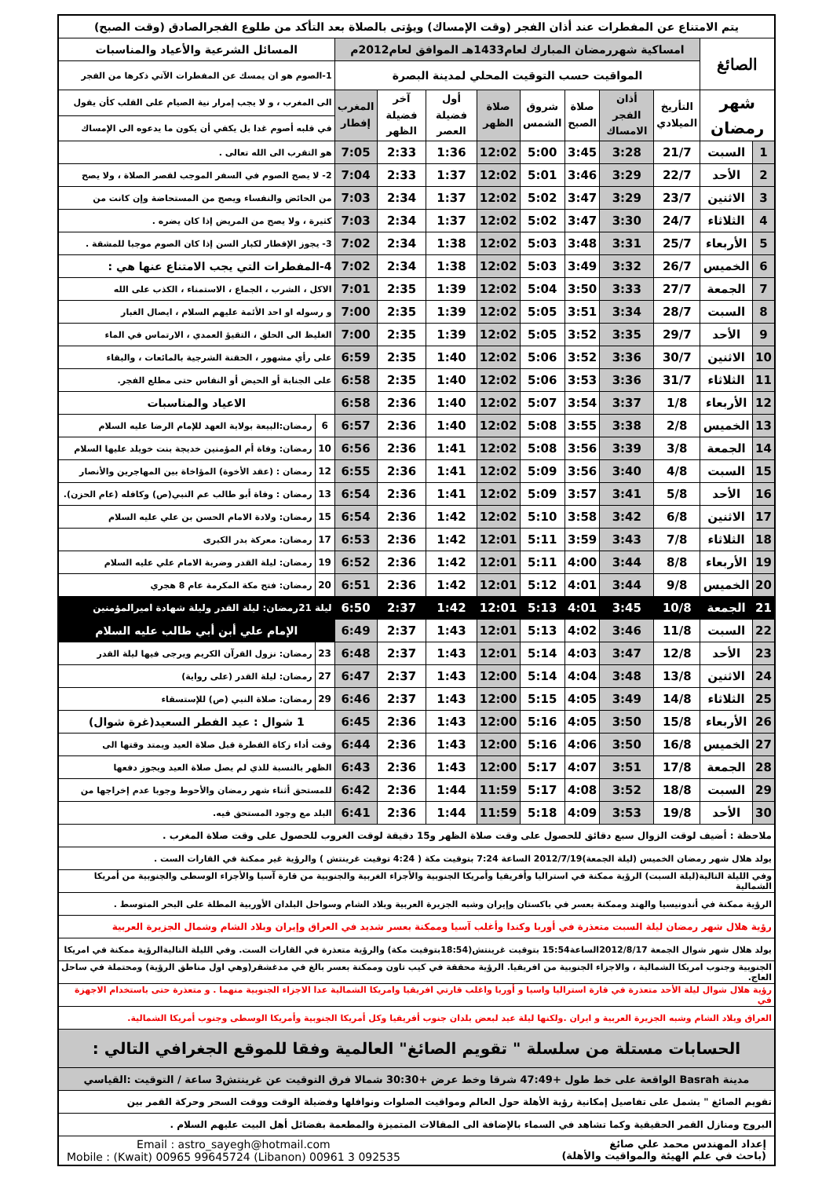| يتم الامتناع عن المفطرات عند أذان الفجر (وقت الإمساك) ويؤتى بالصلاة بعد التأكد من طلوع الفجرالصادق (وقت الصبح) | | | | | | | | | | | |
| الصائغ | | امساكية شهررمضان المبارك لعام1433هـ الموافق لعام2012م | | | | | | | | المسائل الشرعية والأعياد والمناسبات | |
| | | المواقيت حسب التوقيت المحلي لمدينة البصرة | | | | | | | | 1-الصوم هو ان يمسك عن المفطرات الآتي ذكرها من الفجر | |
| شهر رمضان | | التأريخ الميلادي | أذان الفجر الامساك | صلاة الصبح | شروق الشمس | صلاة الظهر | أول فضيلة العصر | آخر فضيلة الظهر | المغرب إفطار | الى المغرب ، و لا يجب إمرار نية الصيام على القلب كأن يقول | |
| | | | | | | | | | | في قلبه أصوم غدا بل يكفي أن يكون ما يدعوه الى الإمساك | |
| 1 | السبت | 21/7 | 3:28 | 3:45 | 5:00 | 12:02 | 1:36 | 2:33 | 7:05 | هو التقرب الى الله تعالى . | |
| 2 | الأحد | 22/7 | 3:29 | 3:46 | 5:01 | 12:02 | 1:37 | 2:33 | 7:04 | 2- لا يصح الصوم في السفر الموجب لقصر الصلاة ، ولا يصح | |
| 3 | الاثنين | 23/7 | 3:29 | 3:47 | 5:02 | 12:02 | 1:37 | 2:34 | 7:03 | من الحائض والنفساء ويصح من المستحاضة وإن كانت من | |
| 4 | الثلاثاء | 24/7 | 3:30 | 3:47 | 5:02 | 12:02 | 1:37 | 2:34 | 7:03 | كثيرة ، ولا يصح من المريض إذا كان يضره . | |
| 5 | الأربعاء | 25/7 | 3:31 | 3:48 | 5:03 | 12:02 | 1:38 | 2:34 | 7:02 | 3- يجوز الإفطار لكبار السن إذا كان الصوم موجبا للمشقة . | |
| 6 | الخميس | 26/7 | 3:32 | 3:49 | 5:03 | 12:02 | 1:38 | 2:34 | 7:02 | 4-المفطرات التي يجب الامتناع عنها هي : | |
| 7 | الجمعة | 27/7 | 3:33 | 3:50 | 5:04 | 12:02 | 1:39 | 2:35 | 7:01 | الاكل ، الشرب ، الجماع ، الاستمناء ، الكذب على الله | |
| 8 | السبت | 28/7 | 3:34 | 3:51 | 5:05 | 12:02 | 1:39 | 2:35 | 7:00 | و رسوله او احد الأئمة عليهم السلام ، ايصال الغبار | |
| 9 | الأحد | 29/7 | 3:35 | 3:52 | 5:05 | 12:02 | 1:39 | 2:35 | 7:00 | الغليظ الى الحلق ، التقيؤ العمدي ، الارتماس في الماء | |
| 10 | الاثنين | 30/7 | 3:36 | 3:52 | 5:06 | 12:02 | 1:40 | 2:35 | 6:59 | على رأي مشهور ، الحقنة الشرجية بالمائعات ، والبقاء | |
| 11 | الثلاثاء | 31/7 | 3:36 | 3:53 | 5:06 | 12:02 | 1:40 | 2:35 | 6:58 | على الجنابة أو الحيض أو النفاس حتى مطلع الفجر. | |
| 12 | الأربعاء | 1/8 | 3:37 | 3:54 | 5:07 | 12:02 | 1:40 | 2:36 | 6:58 | الاعياد والمناسبات | |
| 13 | الخميس | 2/8 | 3:38 | 3:55 | 5:08 | 12:02 | 1:40 | 2:36 | 6:57 | 6 | رمضان:البيعة بولاية العهد للإمام الرضا عليه السلام |
| 14 | الجمعة | 3/8 | 3:39 | 3:56 | 5:08 | 12:02 | 1:41 | 2:36 | 6:56 | 10 | رمضان: وفاة أم المؤمنين خديجة بنت خويلد عليها السلام |
| 15 | السبت | 4/8 | 3:40 | 3:56 | 5:09 | 12:02 | 1:41 | 2:36 | 6:55 | 12 | رمضان : (عقد الأخوة) المؤاخاة بين المهاجرين والأنصار |
| 16 | الأحد | 5/8 | 3:41 | 3:57 | 5:09 | 12:02 | 1:41 | 2:36 | 6:54 | 13 | رمضان : وفاة أبو طالب عم النبي(ص) وكافله (عام الحزن). |
| 17 | الاثنين | 6/8 | 3:42 | 3:58 | 5:10 | 12:02 | 1:42 | 2:36 | 6:54 | 15 | رمضان: ولادة الامام الحسن بن علي عليه السلام |
| 18 | الثلاثاء | 7/8 | 3:43 | 3:59 | 5:11 | 12:01 | 1:42 | 2:36 | 6:53 | 17 | رمضان: معركة بدر الكبرى |
| 19 | الأربعاء | 8/8 | 3:44 | 4:00 | 5:11 | 12:01 | 1:42 | 2:36 | 6:52 | 19 | رمضان: ليلة القدر وضربة الامام علي عليه السلام |
| 20 | الخميس | 9/8 | 3:44 | 4:01 | 5:12 | 12:01 | 1:42 | 2:36 | 6:51 | 20 | رمضان: فتح مكة المكرمة عام 8 هجري |
| 21 | الجمعة | 10/8 | 3:45 | 4:01 | 5:13 | 12:01 | 1:42 | 2:37 | 6:50 | ليلة 21رمضان: ليلة القدر وليلة شهادة اميرالمؤمنين | |
| 22 | السبت | 11/8 | 3:46 | 4:02 | 5:13 | 12:01 | 1:43 | 2:37 | 6:49 | الإمام علي أبن أبي طالب عليه السلام | |
| 23 | الأحد | 12/8 | 3:47 | 4:03 | 5:14 | 12:01 | 1:43 | 2:37 | 6:48 | 23 | رمضان: نزول القرآن الكريم ويرجى فيها ليلة القدر |
| 24 | الاثنين | 13/8 | 3:48 | 4:04 | 5:14 | 12:00 | 1:43 | 2:37 | 6:47 | 27 | رمضان: ليلة القدر (على رواية) |
| 25 | الثلاثاء | 14/8 | 3:49 | 4:05 | 5:15 | 12:00 | 1:43 | 2:37 | 6:46 | 29 | رمضان: صلاة النبي (ص) للإستسقاء |
| 26 | الأربعاء | 15/8 | 3:50 | 4:05 | 5:16 | 12:00 | 1:43 | 2:36 | 6:45 | 1 شوال : عيد الفطر السعيد(غرة شوال) | |
| 27 | الخميس | 16/8 | 3:50 | 4:06 | 5:16 | 12:00 | 1:43 | 2:36 | 6:44 | وقت أداء زكاة الفطرة قبل صلاة العيد ويمتد وقتها الى | |
| 28 | الجمعة | 17/8 | 3:51 | 4:07 | 5:17 | 12:00 | 1:43 | 2:36 | 6:43 | الظهر بالنسبة للذي لم يصل صلاة العيد ويجوز دفعها | |
| 29 | السبت | 18/8 | 3:52 | 4:08 | 5:17 | 11:59 | 1:44 | 2:36 | 6:42 | للمستحق أثناء شهر رمضان والأحوط وجوبا عدم إخراجها من | |
| 30 | الأحد | 19/8 | 3:53 | 4:09 | 5:18 | 11:59 | 1:44 | 2:36 | 6:41 | البلد مع وجود المستحق فيه. | |
| ملاحظة : أضيف لوقت الزوال سبع دقائق للحصول على وقت صلاة الظهر و15 دقيقة لوقت الغروب للحصول على وقت صلاة المغرب . | | | | | | | | | | | |
| يولد هلال شهر رمضان الخميس (ليلة الجمعة)2012/7/19 الساعة 7:24 بتوقيت مكة ( 4:24 توقيت غرينتش ) والرؤية غير ممكنة في القارات الست . | | | | | | | | | | | |
| وفي الليلة التالية(ليلة السبت) الرؤية ممكنة في استراليا وأفريقيا وأمريكا الجنوبية والأجزاء الغربية والجنوبية من قارة آسيا والأجزاء الوسطى والجنوبية من أمريكا الشمالية | | | | | | | | | | | |
| الرؤية ممكنة في أندونيسيا والهند وممكنة بعسر في باكستان وإيران وشبه الجزيرة العربية وبلاد الشام وسواحل البلدان الأوربية المطلة على البحر المتوسط . | | | | | | | | | | | |
| رؤية هلال شهر رمضان ليلة السبت متعذرة في أوربا وكندا وأغلب آسيا وممكنة بعسر شديد في العراق وإيران وبلاد الشام وشمال الجزيرة العربية | | | | | | | | | | | |
| يولد هلال شهر شوال الجمعة 2012/8/17الساعة15:54 بتوقيت غرينتش(18:54بتوقيت مكة) والرؤية متعذرة في القارات الست. وفي الليلة التاليةالرؤية ممكنة في امريكا | | | | | | | | | | | |
| الجنوبية وجنوب امريكا الشمالية ، والاجزاء الجنوبية من افريقيا. الرؤية محققة في كيب تاون وممكنة بعسر بالغ في مدغشقر(وهي اول مناطق الرؤية) ومحتملة في ساحل العاج. | | | | | | | | | | | |
| رؤية هلال شوال ليلة الأحد متعذرة في قارة استراليا واسيا و أوربا واغلب قارتي افريقيا وامريكا الشمالية عدا الاجزاء الجنوبية منهما . و متعذرة حتى باستخدام الاجهزة في | | | | | | | | | | | |
| العراق وبلاد الشام وشبه الجزيرة العربية و ايران .ولكنها ليلة عيد لبعض بلدان جنوب أفريقيا وكل أمريكا الجنوبية وأمريكا الوسطى وجنوب أمريكا الشمالية. | | | | | | | | | | | |
| الحسابات مستلة من سلسلة " تقويم الصائغ" العالمية وفقا للموقع الجغرافي التالي : | | | | | | | | | | | |
| مدينة Basrah الواقعة على خط طول +47:49 شرقا وخط عرض +30:30 شمالا فرق التوقيت عن غرينتش3 ساعة / التوقيت :القياسي | | | | | | | | | | | |
| تقويم الصائغ " يشمل على تفاصيل إمكانية رؤية الأهلة حول العالم ومواقيت الصلوات ونوافلها وفضيلة الوقت ووقت السحر وحركة القمر بين | | | | | | | | | | | |
| البروج ومنازل القمر الحقيقية وكما تشاهد في السماء بالإضافة الى المقالات المتميزة والمطعمة بفضائل أهل البيت عليهم السلام . | | | | | | | | | | | |
| Email : astro_sayegh@hotmail.com Mobile : (Kwait) 00965 99645724 (Libanon) 00961 3 092535 إعداد المهندس محمد علي صائغ (باحث في علم الهيئة والمواقيت والأهلة) | | | | | | | | | | | |